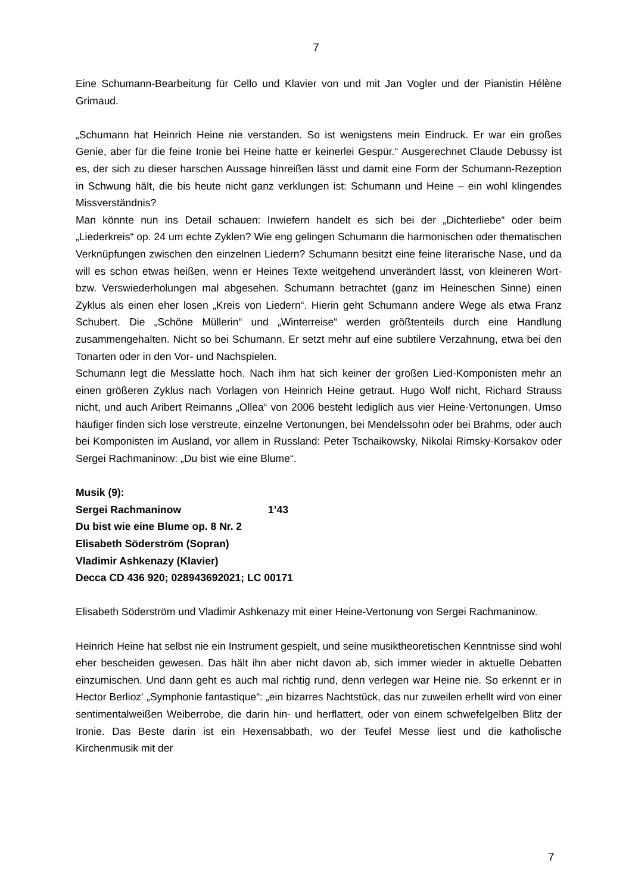7
Eine Schumann-Bearbeitung für Cello und Klavier von und mit Jan Vogler und der Pianistin Hélène Grimaud.
„Schumann hat Heinrich Heine nie verstanden. So ist wenigstens mein Eindruck. Er war ein großes Genie, aber für die feine Ironie bei Heine hatte er keinerlei Gespür.“ Ausgerechnet Claude Debussy ist es, der sich zu dieser harschen Aussage hinreißen lässt und damit eine Form der Schumann-Rezeption in Schwung hält, die bis heute nicht ganz verklungen ist: Schumann und Heine – ein wohl klingendes Missverständnis?
Man könnte nun ins Detail schauen: Inwiefern handelt es sich bei der „Dichterliebe“ oder beim „Liederkreis“ op. 24 um echte Zyklen? Wie eng gelingen Schumann die harmonischen oder thematischen Verknüpfungen zwischen den einzelnen Liedern? Schumann besitzt eine feine literarische Nase, und da will es schon etwas heißen, wenn er Heines Texte weitgehend unverändert lässt, von kleineren Wort- bzw. Verswiederholungen mal abgesehen. Schumann betrachtet (ganz im Heineschen Sinne) einen Zyklus als einen eher losen „Kreis von Liedern“. Hierin geht Schumann andere Wege als etwa Franz Schubert. Die „Schöne Müllerin“ und „Winterreise“ werden größtenteils durch eine Handlung zusammengehalten. Nicht so bei Schumann. Er setzt mehr auf eine subtilere Verzahnung, etwa bei den Tonarten oder in den Vor- und Nachspielen.
Schumann legt die Messlatte hoch. Nach ihm hat sich keiner der großen Lied-Komponisten mehr an einen größeren Zyklus nach Vorlagen von Heinrich Heine getraut. Hugo Wolf nicht, Richard Strauss nicht, und auch Aribert Reimanns „Ollea“ von 2006 besteht lediglich aus vier Heine-Vertonungen. Umso häufiger finden sich lose verstreute, einzelne Vertonungen, bei Mendelssohn oder bei Brahms, oder auch bei Komponisten im Ausland, vor allem in Russland: Peter Tschaikowsky, Nikolai Rimsky-Korsakov oder Sergei Rachmaninow: „Du bist wie eine Blume“.
Musik (9):
Sergei Rachmaninow 1’43
Du bist wie eine Blume op. 8 Nr. 2
Elisabeth Söderström (Sopran)
Vladimir Ashkenazy (Klavier)
Decca CD 436 920; 028943692021; LC 00171
Elisabeth Söderström und Vladimir Ashkenazy mit einer Heine-Vertonung von Sergei Rachmaninow.
Heinrich Heine hat selbst nie ein Instrument gespielt, und seine musiktheoretischen Kenntnisse sind wohl eher bescheiden gewesen. Das hält ihn aber nicht davon ab, sich immer wieder in aktuelle Debatten einzumischen. Und dann geht es auch mal richtig rund, denn verlegen war Heine nie. So erkennt er in Hector Berlioz‘ „Symphonie fantastique“: „ein bizarres Nachtstück, das nur zuweilen erhellt wird von einer sentimentalweißen Weiberrobe, die darin hin- und herflattert, oder von einem schwefelgelben Blitz der Ironie. Das Beste darin ist ein Hexensabbath, wo der Teufel Messe liest und die katholische Kirchenmusik mit der
7